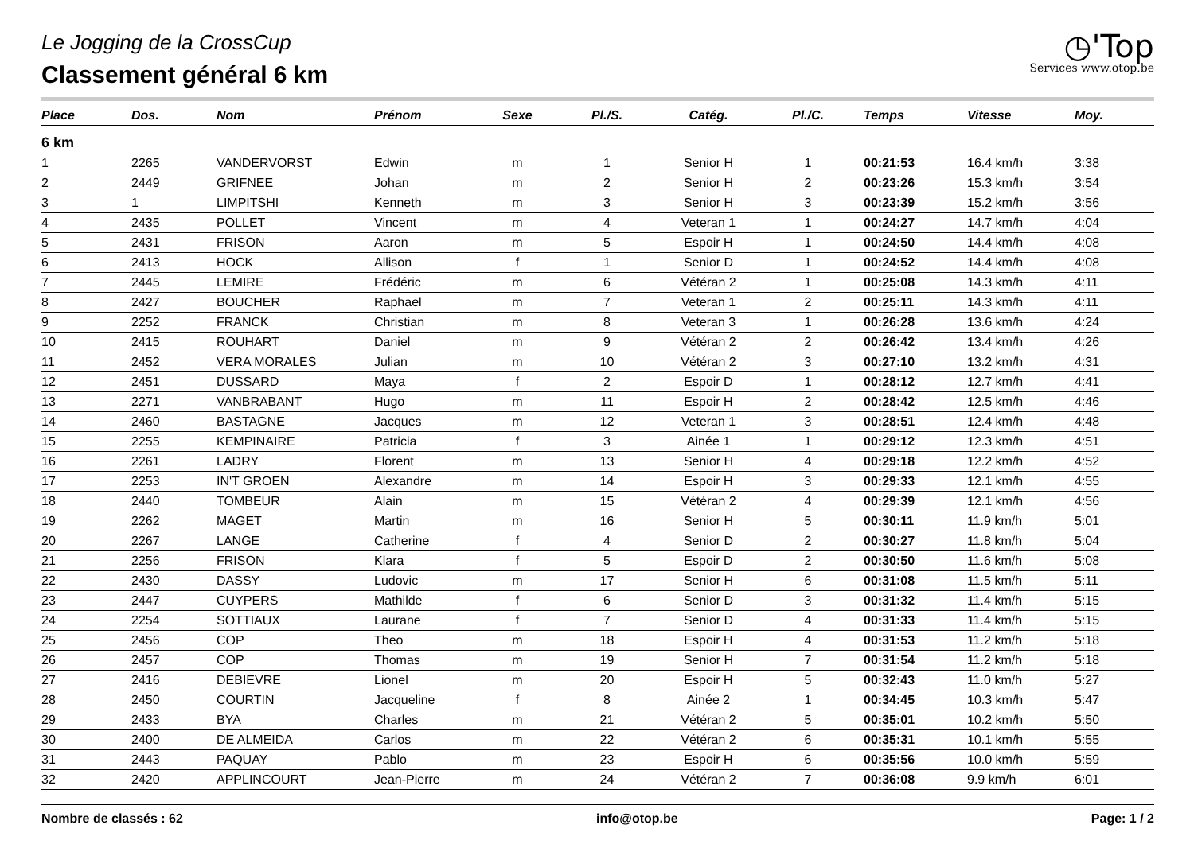Le Jogging de la CrossCup
Classement général 6 km
◷'Top
Services www.otop.be
| Place | Dos. | Nom | Prénom | Sexe | Pl./S. | Catég. | Pl./C. | Temps | Vitesse | Moy. |
| --- | --- | --- | --- | --- | --- | --- | --- | --- | --- | --- |
| 6 km | | | | | | | | | | |
| 1 | 2265 | VANDERVORST | Edwin | m | 1 | Senior H | 1 | 00:21:53 | 16.4 km/h | 3:38 |
| 2 | 2449 | GRIFNEE | Johan | m | 2 | Senior H | 2 | 00:23:26 | 15.3 km/h | 3:54 |
| 3 | 1 | LIMPITSHI | Kenneth | m | 3 | Senior H | 3 | 00:23:39 | 15.2 km/h | 3:56 |
| 4 | 2435 | POLLET | Vincent | m | 4 | Veteran 1 | 1 | 00:24:27 | 14.7 km/h | 4:04 |
| 5 | 2431 | FRISON | Aaron | m | 5 | Espoir H | 1 | 00:24:50 | 14.4 km/h | 4:08 |
| 6 | 2413 | HOCK | Allison | f | 1 | Senior D | 1 | 00:24:52 | 14.4 km/h | 4:08 |
| 7 | 2445 | LEMIRE | Frédéric | m | 6 | Vétéran 2 | 1 | 00:25:08 | 14.3 km/h | 4:11 |
| 8 | 2427 | BOUCHER | Raphael | m | 7 | Veteran 1 | 2 | 00:25:11 | 14.3 km/h | 4:11 |
| 9 | 2252 | FRANCK | Christian | m | 8 | Veteran 3 | 1 | 00:26:28 | 13.6 km/h | 4:24 |
| 10 | 2415 | ROUHART | Daniel | m | 9 | Vétéran 2 | 2 | 00:26:42 | 13.4 km/h | 4:26 |
| 11 | 2452 | VERA MORALES | Julian | m | 10 | Vétéran 2 | 3 | 00:27:10 | 13.2 km/h | 4:31 |
| 12 | 2451 | DUSSARD | Maya | f | 2 | Espoir D | 1 | 00:28:12 | 12.7 km/h | 4:41 |
| 13 | 2271 | VANBRABANT | Hugo | m | 11 | Espoir H | 2 | 00:28:42 | 12.5 km/h | 4:46 |
| 14 | 2460 | BASTAGNE | Jacques | m | 12 | Veteran 1 | 3 | 00:28:51 | 12.4 km/h | 4:48 |
| 15 | 2255 | KEMPINAIRE | Patricia | f | 3 | Ainée 1 | 1 | 00:29:12 | 12.3 km/h | 4:51 |
| 16 | 2261 | LADRY | Florent | m | 13 | Senior H | 4 | 00:29:18 | 12.2 km/h | 4:52 |
| 17 | 2253 | IN'T GROEN | Alexandre | m | 14 | Espoir H | 3 | 00:29:33 | 12.1 km/h | 4:55 |
| 18 | 2440 | TOMBEUR | Alain | m | 15 | Vétéran 2 | 4 | 00:29:39 | 12.1 km/h | 4:56 |
| 19 | 2262 | MAGET | Martin | m | 16 | Senior H | 5 | 00:30:11 | 11.9 km/h | 5:01 |
| 20 | 2267 | LANGE | Catherine | f | 4 | Senior D | 2 | 00:30:27 | 11.8 km/h | 5:04 |
| 21 | 2256 | FRISON | Klara | f | 5 | Espoir D | 2 | 00:30:50 | 11.6 km/h | 5:08 |
| 22 | 2430 | DASSY | Ludovic | m | 17 | Senior H | 6 | 00:31:08 | 11.5 km/h | 5:11 |
| 23 | 2447 | CUYPERS | Mathilde | f | 6 | Senior D | 3 | 00:31:32 | 11.4 km/h | 5:15 |
| 24 | 2254 | SOTTIAUX | Laurane | f | 7 | Senior D | 4 | 00:31:33 | 11.4 km/h | 5:15 |
| 25 | 2456 | COP | Theo | m | 18 | Espoir H | 4 | 00:31:53 | 11.2 km/h | 5:18 |
| 26 | 2457 | COP | Thomas | m | 19 | Senior H | 7 | 00:31:54 | 11.2 km/h | 5:18 |
| 27 | 2416 | DEBIEVRE | Lionel | m | 20 | Espoir H | 5 | 00:32:43 | 11.0 km/h | 5:27 |
| 28 | 2450 | COURTIN | Jacqueline | f | 8 | Ainée 2 | 1 | 00:34:45 | 10.3 km/h | 5:47 |
| 29 | 2433 | BYA | Charles | m | 21 | Vétéran 2 | 5 | 00:35:01 | 10.2 km/h | 5:50 |
| 30 | 2400 | DE ALMEIDA | Carlos | m | 22 | Vétéran 2 | 6 | 00:35:31 | 10.1 km/h | 5:55 |
| 31 | 2443 | PAQUAY | Pablo | m | 23 | Espoir H | 6 | 00:35:56 | 10.0 km/h | 5:59 |
| 32 | 2420 | APPLINCOURT | Jean-Pierre | m | 24 | Vétéran 2 | 7 | 00:36:08 | 9.9 km/h | 6:01 |
Nombre de classés : 62 info@otop.be Page: 1 / 2